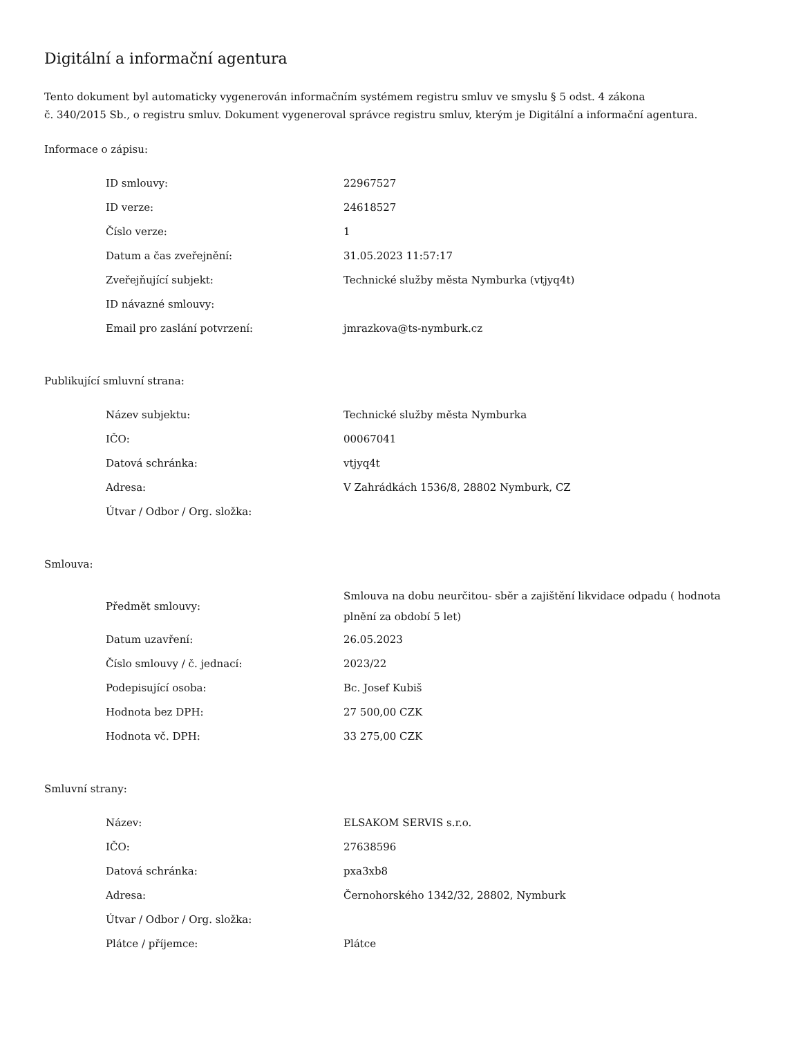Digitální a informační agentura
Tento dokument byl automaticky vygenerován informačním systémem registru smluv ve smyslu § 5 odst. 4 zákona
č. 340/2015 Sb., o registru smluv. Dokument vygeneroval správce registru smluv, kterým je Digitální a informační agentura.
Informace o zápisu:
| ID smlouvy: | 22967527 |
| ID verze: | 24618527 |
| Číslo verze: | 1 |
| Datum a čas zveřejnění: | 31.05.2023 11:57:17 |
| Zveřejňující subjekt: | Technické služby města Nymburka (vtjyq4t) |
| ID návazné smlouvy: | |
| Email pro zaslání potvrzení: | jmrazkova@ts-nymburk.cz |
Publikující smluvní strana:
| Název subjektu: | Technické služby města Nymburka |
| IČO: | 00067041 |
| Datová schránka: | vtjyq4t |
| Adresa: | V Zahrádkách 1536/8, 28802 Nymburk, CZ |
| Útvar / Odbor / Org. složka: | |
Smlouva:
| Předmět smlouvy: | Smlouva na dobu neurčitou- sběr a zajištění likvidace odpadu ( hodnota plnění za období 5 let) |
| Datum uzavření: | 26.05.2023 |
| Číslo smlouvy / č. jednací: | 2023/22 |
| Podepisující osoba: | Bc. Josef Kubiš |
| Hodnota bez DPH: | 27 500,00 CZK |
| Hodnota vč. DPH: | 33 275,00 CZK |
Smluvní strany:
| Název: | ELSAKOM SERVIS s.r.o. |
| IČO: | 27638596 |
| Datová schránka: | pxa3xb8 |
| Adresa: | Černohorského 1342/32, 28802, Nymburk |
| Útvar / Odbor / Org. složka: | |
| Plátce / příjemce: | Plátce |